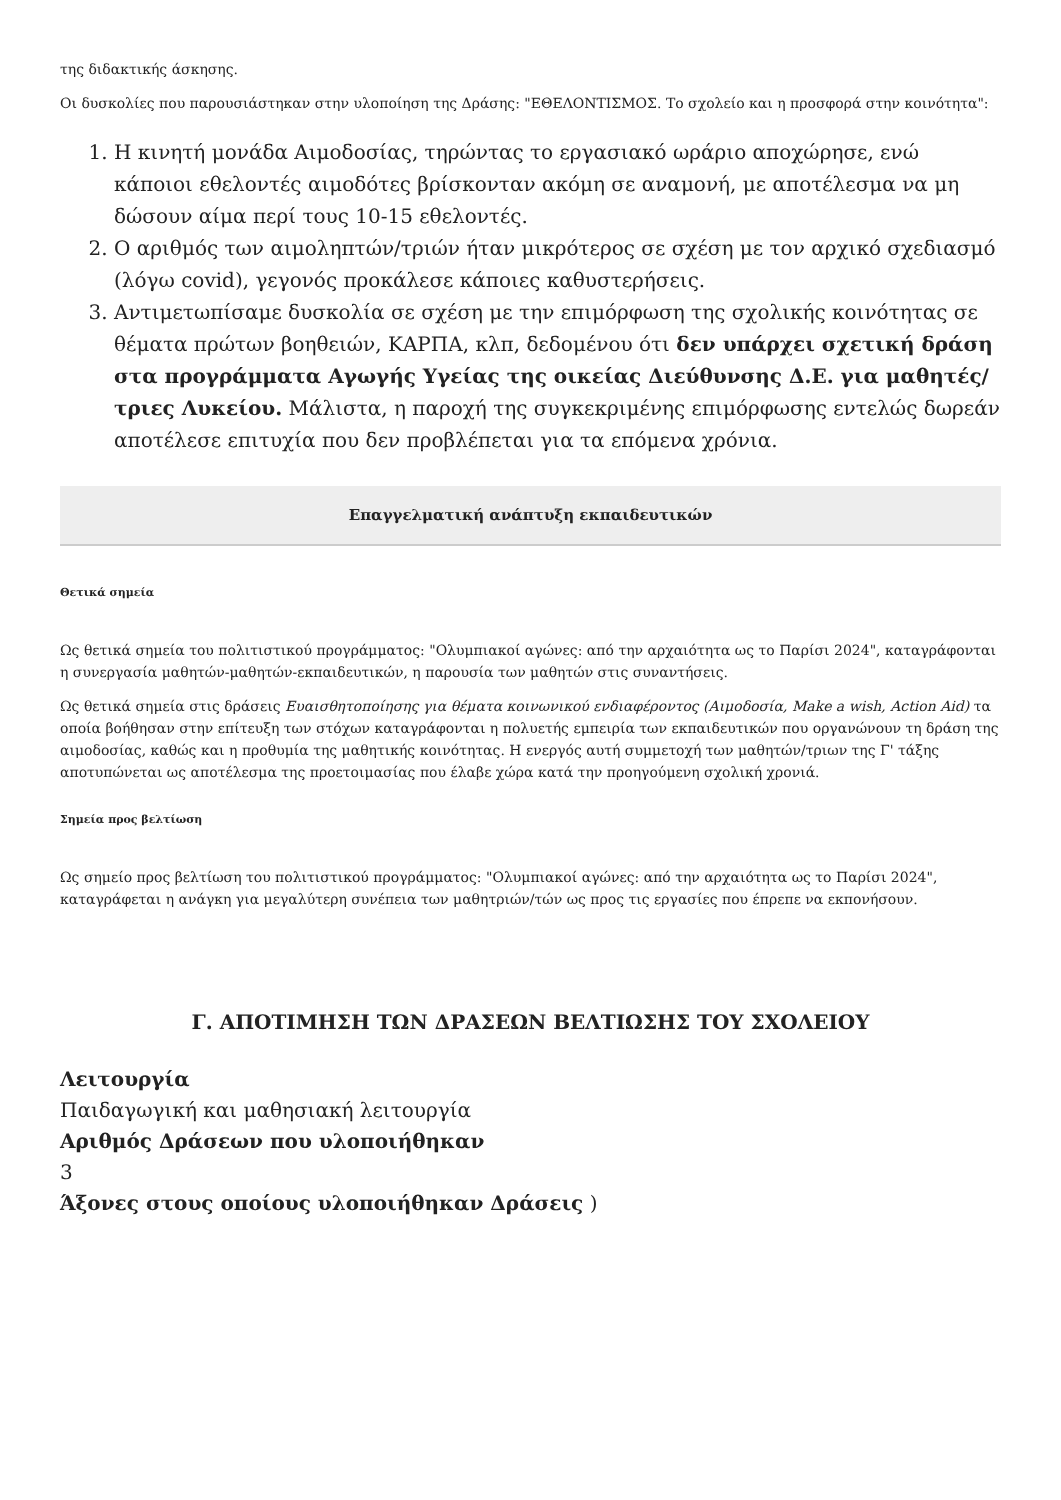της διδακτικής άσκησης.
Οι δυσκολίες που παρουσιάστηκαν στην υλοποίηση της Δράσης: "ΕΘΕΛΟΝΤΙΣΜΟΣ. Το σχολείο και η προσφορά στην κοινότητα":
1. Η κινητή μονάδα Αιμοδοσίας, τηρώντας το εργασιακό ωράριο αποχώρησε, ενώ κάποιοι εθελοντές αιμοδότες βρίσκονταν ακόμη σε αναμονή, με αποτέλεσμα να μη δώσουν αίμα περί τους 10-15 εθελοντές.
2. Ο αριθμός των αιμοληπτών/τριών ήταν μικρότερος σε σχέση με τον αρχικό σχεδιασμό (λόγω covid), γεγονός προκάλεσε κάποιες καθυστερήσεις.
3. Αντιμετωπίσαμε δυσκολία σε σχέση με την επιμόρφωση της σχολικής κοινότητας σε θέματα πρώτων βοηθειών, ΚΑΡΠΑ, κλπ, δεδομένου ότι δεν υπάρχει σχετική δράση στα προγράμματα Αγωγής Υγείας της οικείας Διεύθυνσης Δ.Ε. για μαθητές/ τριες Λυκείου. Μάλιστα, η παροχή της συγκεκριμένης επιμόρφωσης εντελώς δωρεάν αποτέλεσε επιτυχία που δεν προβλέπεται για τα επόμενα χρόνια.
Επαγγελματική ανάπτυξη εκπαιδευτικών
Θετικά σημεία
Ως θετικά σημεία του πολιτιστικού προγράμματος: "Ολυμπιακοί αγώνες: από την αρχαιότητα ως το Παρίσι 2024", καταγράφονται η συνεργασία μαθητών-μαθητών-εκπαιδευτικών, η παρουσία των μαθητών στις συναντήσεις.
Ως θετικά σημεία στις δράσεις Ευαισθητοποίησης για θέματα κοινωνικού ενδιαφέροντος (Αιμοδοσία, Make a wish, Action Aid) τα οποία βοήθησαν στην επίτευξη των στόχων καταγράφονται η πολυετής εμπειρία των εκπαιδευτικών που οργανώνουν τη δράση της αιμοδοσίας, καθώς και η προθυμία της μαθητικής κοινότητας. Η ενεργός αυτή συμμετοχή των μαθητών/τριων της Γ' τάξης αποτυπώνεται ως αποτέλεσμα της προετοιμασίας που έλαβε χώρα κατά την προηγούμενη σχολική χρονιά.
Σημεία προς βελτίωση
Ως σημείο προς βελτίωση του πολιτιστικού προγράμματος: "Ολυμπιακοί αγώνες: από την αρχαιότητα ως το Παρίσι 2024", καταγράφεται η ανάγκη για μεγαλύτερη συνέπεια των μαθητριών/τών ως προς τις εργασίες που έπρεπε να εκπονήσουν.
Γ. ΑΠΟΤΙΜΗΣΗ ΤΩΝ ΔΡΑΣΕΩΝ ΒΕΛΤΙΩΣΗΣ ΤΟΥ ΣΧΟΛΕΙΟΥ
Λειτουργία
Παιδαγωγική και μαθησιακή λειτουργία
Αριθμός Δράσεων που υλοποιήθηκαν
3
Άξονες στους οποίους υλοποιήθηκαν Δράσεις )